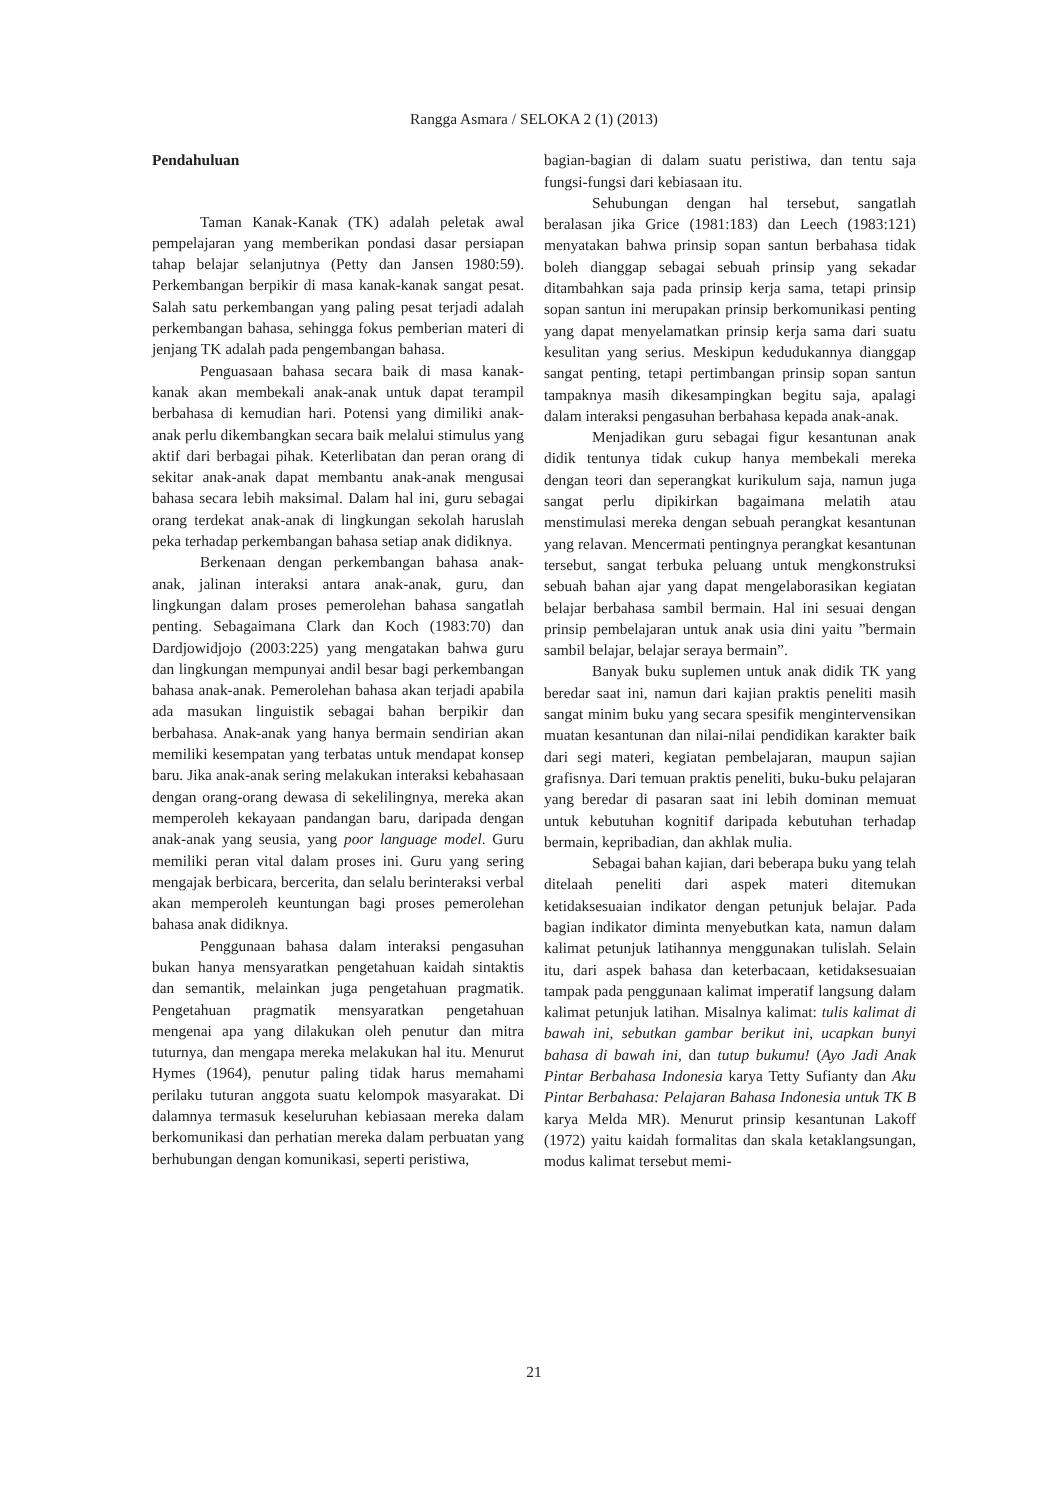Rangga Asmara / SELOKA 2 (1) (2013)
Pendahuluan
Taman Kanak-Kanak (TK) adalah peletak awal pempelajaran yang memberikan pondasi dasar persiapan tahap belajar selanjutnya (Petty dan Jansen 1980:59). Perkembangan berpikir di masa kanak-kanak sangat pesat. Salah satu perkembangan yang paling pesat terjadi adalah perkembangan bahasa, sehingga fokus pemberian materi di jenjang TK adalah pada pengembangan bahasa.
Penguasaan bahasa secara baik di masa kanak-kanak akan membekali anak-anak untuk dapat terampil berbahasa di kemudian hari. Potensi yang dimiliki anak-anak perlu dikembangkan secara baik melalui stimulus yang aktif dari berbagai pihak. Keterlibatan dan peran orang di sekitar anak-anak dapat membantu anak-anak mengusai bahasa secara lebih maksimal. Dalam hal ini, guru sebagai orang terdekat anak-anak di lingkungan sekolah haruslah peka terhadap perkembangan bahasa setiap anak didiknya.
Berkenaan dengan perkembangan bahasa anak-anak, jalinan interaksi antara anak-anak, guru, dan lingkungan dalam proses pemerolehan bahasa sangatlah penting. Sebagaimana Clark dan Koch (1983:70) dan Dardjowidjojo (2003:225) yang mengatakan bahwa guru dan lingkungan mempunyai andil besar bagi perkembangan bahasa anak-anak. Pemerolehan bahasa akan terjadi apabila ada masukan linguistik sebagai bahan berpikir dan berbahasa. Anak-anak yang hanya bermain sendirian akan memiliki kesempatan yang terbatas untuk mendapat konsep baru. Jika anak-anak sering melakukan interaksi kebahasaan dengan orang-orang dewasa di sekelilingnya, mereka akan memperoleh kekayaan pandangan baru, daripada dengan anak-anak yang seusia, yang poor language model. Guru memiliki peran vital dalam proses ini. Guru yang sering mengajak berbicara, bercerita, dan selalu berinteraksi verbal akan memperoleh keuntungan bagi proses pemerolehan bahasa anak didiknya.
Penggunaan bahasa dalam interaksi pengasuhan bukan hanya mensyaratkan pengetahuan kaidah sintaktis dan semantik, melainkan juga pengetahuan pragmatik. Pengetahuan pragmatik mensyaratkan pengetahuan mengenai apa yang dilakukan oleh penutur dan mitra tuturnya, dan mengapa mereka melakukan hal itu. Menurut Hymes (1964), penutur paling tidak harus memahami perilaku tuturan anggota suatu kelompok masyarakat. Di dalamnya termasuk keseluruhan kebiasaan mereka dalam berkomunikasi dan perhatian mereka dalam perbuatan yang berhubungan dengan komunikasi, seperti peristiwa,
bagian-bagian di dalam suatu peristiwa, dan tentu saja fungsi-fungsi dari kebiasaan itu.
Sehubungan dengan hal tersebut, sangatlah beralasan jika Grice (1981:183) dan Leech (1983:121) menyatakan bahwa prinsip sopan santun berbahasa tidak boleh dianggap sebagai sebuah prinsip yang sekadar ditambahkan saja pada prinsip kerja sama, tetapi prinsip sopan santun ini merupakan prinsip berkomunikasi penting yang dapat menyelamatkan prinsip kerja sama dari suatu kesulitan yang serius. Meskipun kedudukannya dianggap sangat penting, tetapi pertimbangan prinsip sopan santun tampaknya masih dikesampingkan begitu saja, apalagi dalam interaksi pengasuhan berbahasa kepada anak-anak.
Menjadikan guru sebagai figur kesantunan anak didik tentunya tidak cukup hanya membekali mereka dengan teori dan seperangkat kurikulum saja, namun juga sangat perlu dipikirkan bagaimana melatih atau menstimulasi mereka dengan sebuah perangkat kesantunan yang relavan. Mencermati pentingnya perangkat kesantunan tersebut, sangat terbuka peluang untuk mengkonstruksi sebuah bahan ajar yang dapat mengelaborasikan kegiatan belajar berbahasa sambil bermain. Hal ini sesuai dengan prinsip pembelajaran untuk anak usia dini yaitu ”bermain sambil belajar, belajar seraya bermain”.
Banyak buku suplemen untuk anak didik TK yang beredar saat ini, namun dari kajian praktis peneliti masih sangat minim buku yang secara spesifik mengintervensikan muatan kesantunan dan nilai-nilai pendidikan karakter baik dari segi materi, kegiatan pembelajaran, maupun sajian grafisnya. Dari temuan praktis peneliti, buku-buku pelajaran yang beredar di pasaran saat ini lebih dominan memuat untuk kebutuhan kognitif daripada kebutuhan terhadap bermain, kepribadian, dan akhlak mulia.
Sebagai bahan kajian, dari beberapa buku yang telah ditelaah peneliti dari aspek materi ditemukan ketidaksesuaian indikator dengan petunjuk belajar. Pada bagian indikator diminta menyebutkan kata, namun dalam kalimat petunjuk latihannya menggunakan tulislah. Selain itu, dari aspek bahasa dan keterbacaan, ketidaksesuaian tampak pada penggunaan kalimat imperatif langsung dalam kalimat petunjuk latihan. Misalnya kalimat: tulis kalimat di bawah ini, sebutkan gambar berikut ini, ucapkan bunyi bahasa di bawah ini, dan tutup bukumu! (Ayo Jadi Anak Pintar Berbahasa Indonesia karya Tetty Sufianty dan Aku Pintar Berbahasa: Pelajaran Bahasa Indonesia untuk TK B karya Melda MR). Menurut prinsip kesantunan Lakoff (1972) yaitu kaidah formalitas dan skala ketaklangsungan, modus kalimat tersebut memi-
21